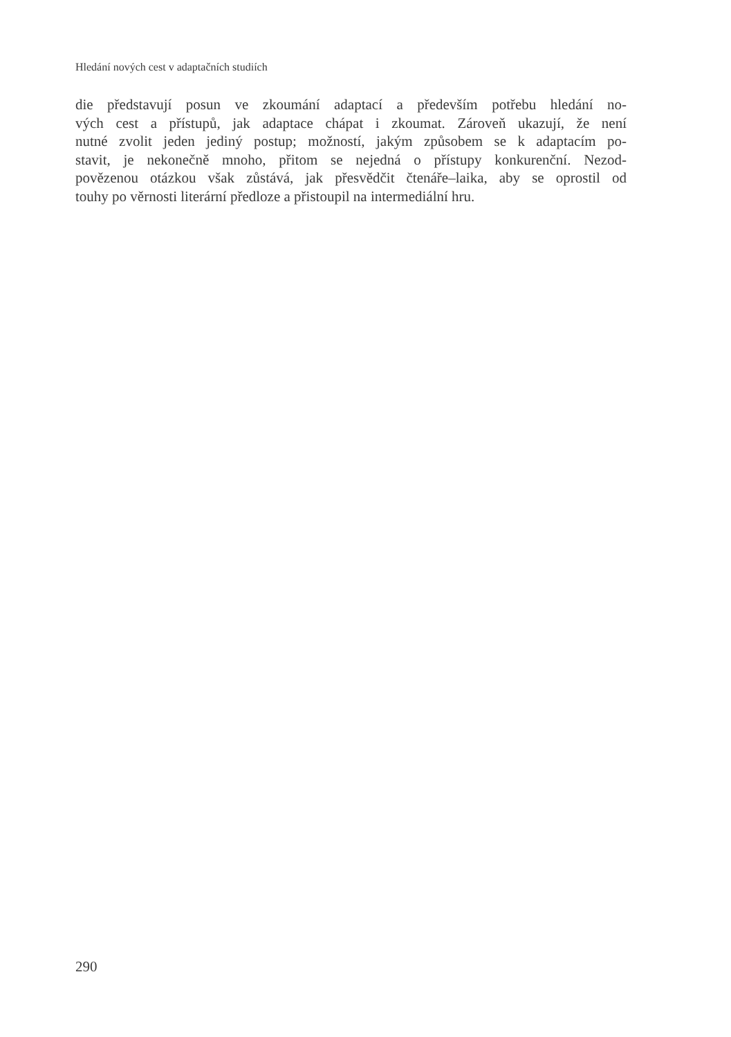Hledání nových cest v adaptačních studiích
die představují posun ve zkoumání adaptací a především potřebu hledání no-
vých cest a přístupů, jak adaptace chápat i zkoumat. Zároveň ukazují, že není
nutné zvolit jeden jediný postup; možností, jakým způsobem se k adaptacím po-
stavit, je nekonečně mnoho, přitom se nejedná o přístupy konkurenční. Nezod-
povězenou otázkou však zůstává, jak přesvědčit čtenáře–laika, aby se oprostil od
touhy po věrnosti literární předloze a přistoupil na intermediální hru.
290